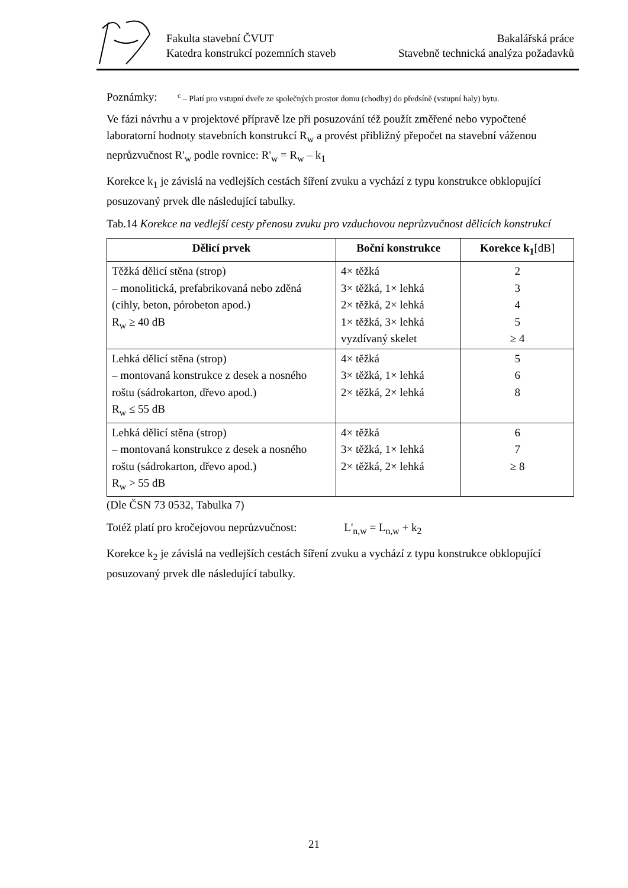Fakulta stavební ČVUT Bakalářská práce
Katedra konstrukcí pozemních staveb Stavebně technická analýza požadavků
Poznámky:
<sup>c</sup> – Platí pro vstupní dveře ze společných prostor domu (chodby) do předsíně (vstupní haly) bytu.
Ve fázi návrhu a v projektové přípravě lze při posuzování též použít změřené nebo vypočtené laboratorní hodnoty stavebních konstrukcí R<sub>w</sub> a provést přibližný přepočet na stavební váženou neprůzvučnost R'<sub>w</sub> podle rovnice: R'<sub>w</sub> = R<sub>w</sub> – k<sub>1</sub>
Korekce k<sub>1</sub> je závislá na vedlejších cestách šíření zvuku a vychází z typu konstrukce obklopující posuzovaný prvek dle následující tabulky.
Tab.14 Korekce na vedlejší cesty přenosu zvuku pro vzduchovou neprůzvučnost dělicích konstrukcí
| Dělicí prvek | Boční konstrukce | Korekce k<sub>1</sub> [dB] |
| --- | --- | --- |
| Těžká dělicí stěna (strop) – monolitická, prefabrikovaná nebo zděná (cihly, beton, pórobeton apod.) R<sub>w</sub> ≥ 40 dB | 4× těžká 3× těžká, 1× lehká 2× těžká, 2× lehká 1× těžká, 3× lehká vyzdívaný skelet | 2 3 4 5 ≥ 4 |
| Lehká dělicí stěna (strop) – montovaná konstrukce z desek a nosného roštu (sádrokarton, dřevo apod.) R<sub>w</sub> ≤ 55 dB | 4× těžká 3× těžká, 1× lehká 2× těžká, 2× lehká | 5 6 8 |
| Lehká dělicí stěna (strop) – montovaná konstrukce z desek a nosného roštu (sádrokarton, dřevo apod.) R<sub>w</sub> > 55 dB | 4× těžká 3× těžká, 1× lehká 2× těžká, 2× lehká | 6 7 ≥ 8 |
(Dle ČSN 73 0532, Tabulka 7)
Totéž platí pro kročejovou neprůzvučnost: L'<sub>n,w</sub> = L<sub>n,w</sub> + k<sub>2</sub>
Korekce k<sub>2</sub> je závislá na vedlejších cestách šíření zvuku a vychází z typu konstrukce obklopující posuzovaný prvek dle následující tabulky.
21